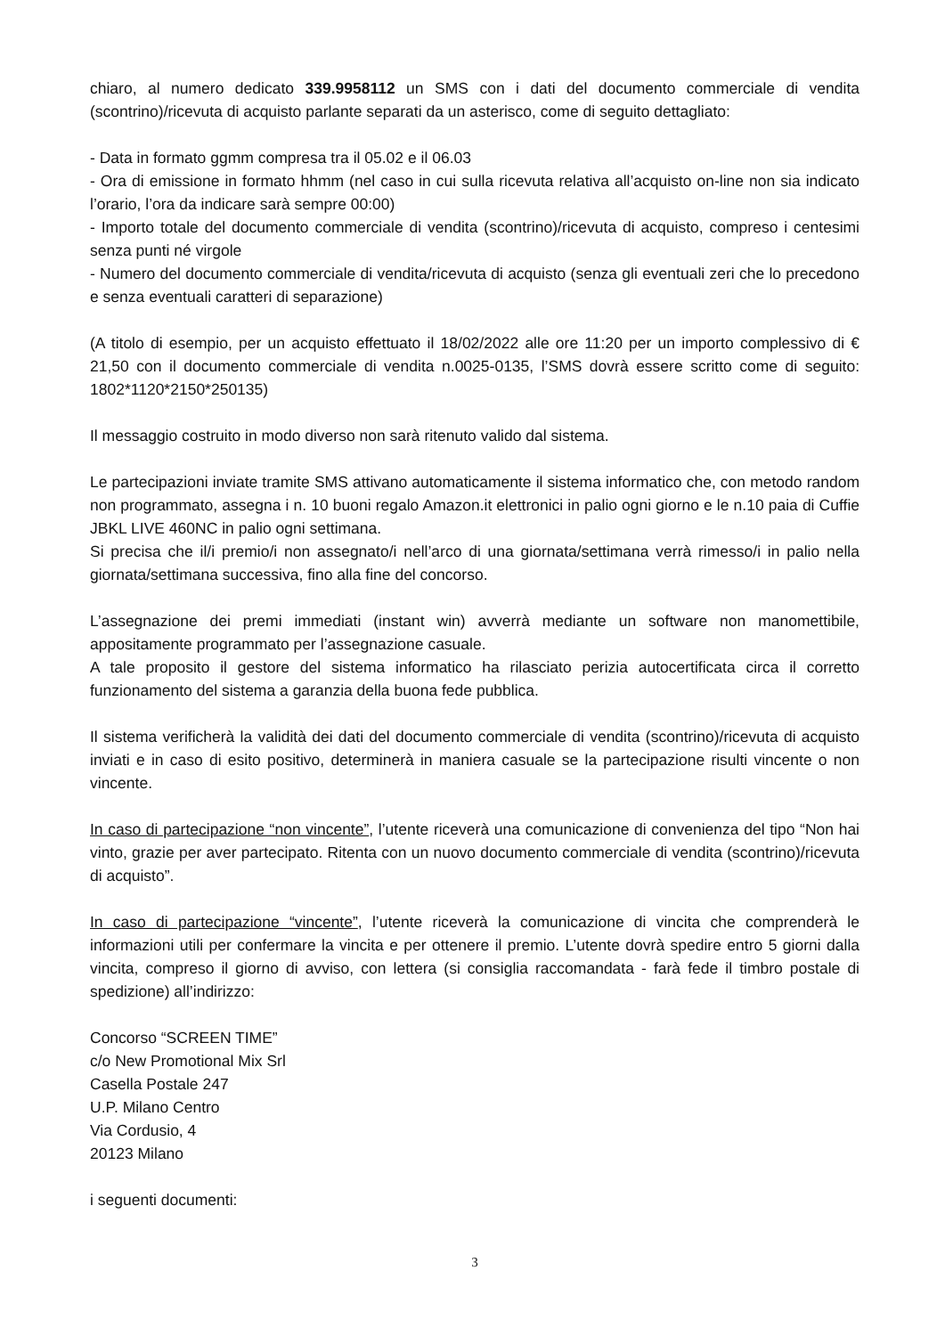chiaro, al numero dedicato 339.9958112 un SMS con i dati del documento commerciale di vendita (scontrino)/ricevuta di acquisto parlante separati da un asterisco, come di seguito dettagliato:
- Data in formato ggmm compresa tra il 05.02 e il 06.03
- Ora di emissione in formato hhmm (nel caso in cui sulla ricevuta relativa all’acquisto on-line non sia indicato l’orario, l’ora da indicare sarà sempre 00:00)
- Importo totale del documento commerciale di vendita (scontrino)/ricevuta di acquisto, compreso i centesimi senza punti né virgole
- Numero del documento commerciale di vendita/ricevuta di acquisto (senza gli eventuali zeri che lo precedono e senza eventuali caratteri di separazione)
(A titolo di esempio, per un acquisto effettuato il 18/02/2022 alle ore 11:20 per un importo complessivo di € 21,50 con il documento commerciale di vendita n.0025-0135, l’SMS dovrà essere scritto come di seguito: 1802*1120*2150*250135)
Il messaggio costruito in modo diverso non sarà ritenuto valido dal sistema.
Le partecipazioni inviate tramite SMS attivano automaticamente il sistema informatico che, con metodo random non programmato, assegna i n. 10 buoni regalo Amazon.it elettronici in palio ogni giorno e le n.10 paia di Cuffie JBKL LIVE 460NC in palio ogni settimana.
Si precisa che il/i premio/i non assegnato/i nell’arco di una giornata/settimana verrà rimesso/i in palio nella giornata/settimana successiva, fino alla fine del concorso.
L’assegnazione dei premi immediati (instant win) avverrà mediante un software non manomettibile, appositamente programmato per l’assegnazione casuale.
A tale proposito il gestore del sistema informatico ha rilasciato perizia autocertificata circa il corretto funzionamento del sistema a garanzia della buona fede pubblica.
Il sistema verificherà la validità dei dati del documento commerciale di vendita (scontrino)/ricevuta di acquisto inviati e in caso di esito positivo, determinerà in maniera casuale se la partecipazione risulti vincente o non vincente.
In caso di partecipazione “non vincente”, l’utente riceverà una comunicazione di convenienza del tipo “Non hai vinto, grazie per aver partecipato. Ritenta con un nuovo documento commerciale di vendita (scontrino)/ricevuta di acquisto”.
In caso di partecipazione “vincente”, l’utente riceverà la comunicazione di vincita che comprenderà le informazioni utili per confermare la vincita e per ottenere il premio. L’utente dovrà spedire entro 5 giorni dalla vincita, compreso il giorno di avviso, con lettera (si consiglia raccomandata - farà fede il timbro postale di spedizione) all’indirizzo:
Concorso “SCREEN TIME”
c/o New Promotional Mix Srl
Casella Postale 247
U.P. Milano Centro
Via Cordusio, 4
20123 Milano
i seguenti documenti:
3